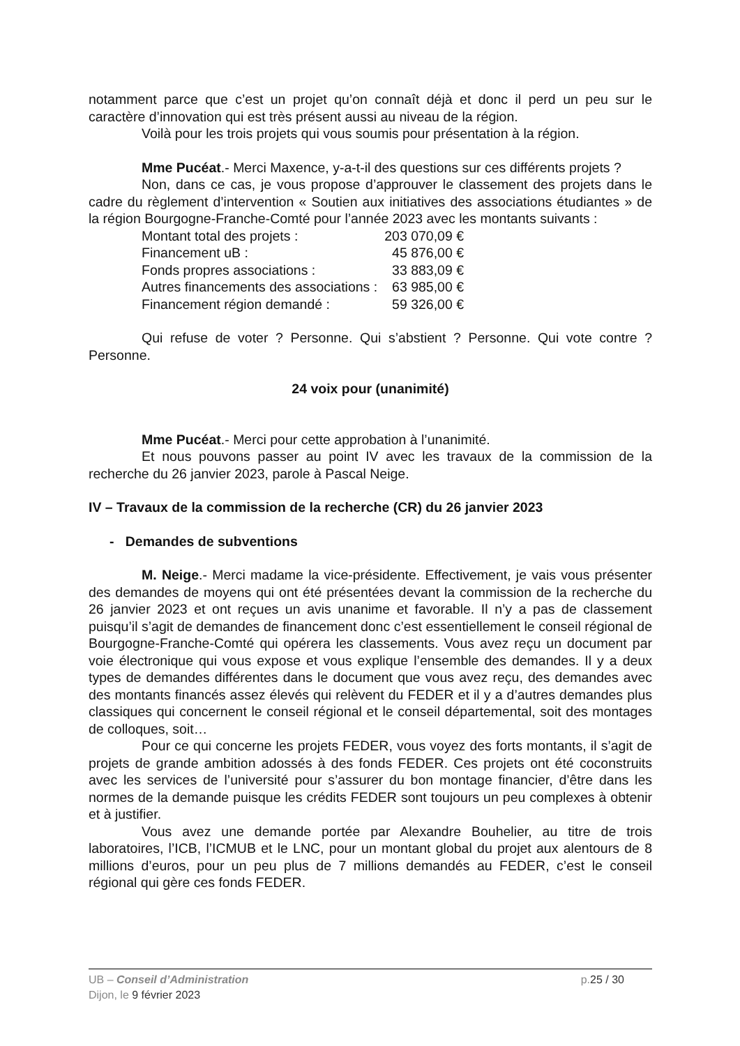notamment parce que c’est un projet qu’on connaît déjà et donc il perd un peu sur le caractère d’innovation qui est très présent aussi au niveau de la région.
Voilà pour les trois projets qui vous soumis pour présentation à la région.
Mme Pucéat.- Merci Maxence, y-a-t-il des questions sur ces différents projets ?
Non, dans ce cas, je vous propose d’approuver le classement des projets dans le cadre du règlement d’intervention « Soutien aux initiatives des associations étudiantes » de la région Bourgogne-Franche-Comté pour l’année 2023 avec les montants suivants :
| Montant total des projets : | 203 070,09 € |
| Financement uB : | 45 876,00 € |
| Fonds propres associations : | 33 883,09 € |
| Autres financements des associations : | 63 985,00 € |
| Financement région demandé : | 59 326,00 € |
Qui refuse de voter ? Personne. Qui s’abstient ? Personne. Qui vote contre ? Personne.
24 voix pour (unanimité)
Mme Pucéat.- Merci pour cette approbation à l’unanimité.
Et nous pouvons passer au point IV avec les travaux de la commission de la recherche du 26 janvier 2023, parole à Pascal Neige.
IV – Travaux de la commission de la recherche (CR) du 26 janvier 2023
- Demandes de subventions
M. Neige.- Merci madame la vice-présidente. Effectivement, je vais vous présenter des demandes de moyens qui ont été présentées devant la commission de la recherche du 26 janvier 2023 et ont reçues un avis unanime et favorable. Il n’y a pas de classement puisqu’il s’agit de demandes de financement donc c’est essentiellement le conseil régional de Bourgogne-Franche-Comté qui opérera les classements. Vous avez reçu un document par voie électronique qui vous expose et vous explique l’ensemble des demandes. Il y a deux types de demandes différentes dans le document que vous avez reçu, des demandes avec des montants financés assez élevés qui relèvent du FEDER et il y a d’autres demandes plus classiques qui concernent le conseil régional et le conseil départemental, soit des montages de colloques, soit…
Pour ce qui concerne les projets FEDER, vous voyez des forts montants, il s’agit de projets de grande ambition adossés à des fonds FEDER. Ces projets ont été coconstruits avec les services de l’université pour s’assurer du bon montage financier, d’être dans les normes de la demande puisque les crédits FEDER sont toujours un peu complexes à obtenir et à justifier.
Vous avez une demande portée par Alexandre Bouhelier, au titre de trois laboratoires, l’ICB, l’ICMUB et le LNC, pour un montant global du projet aux alentours de 8 millions d’euros, pour un peu plus de 7 millions demandés au FEDER, c’est le conseil régional qui gère ces fonds FEDER.
UB – Conseil d’Administration
p.25 / 30
Dijon, le 9 février 2023